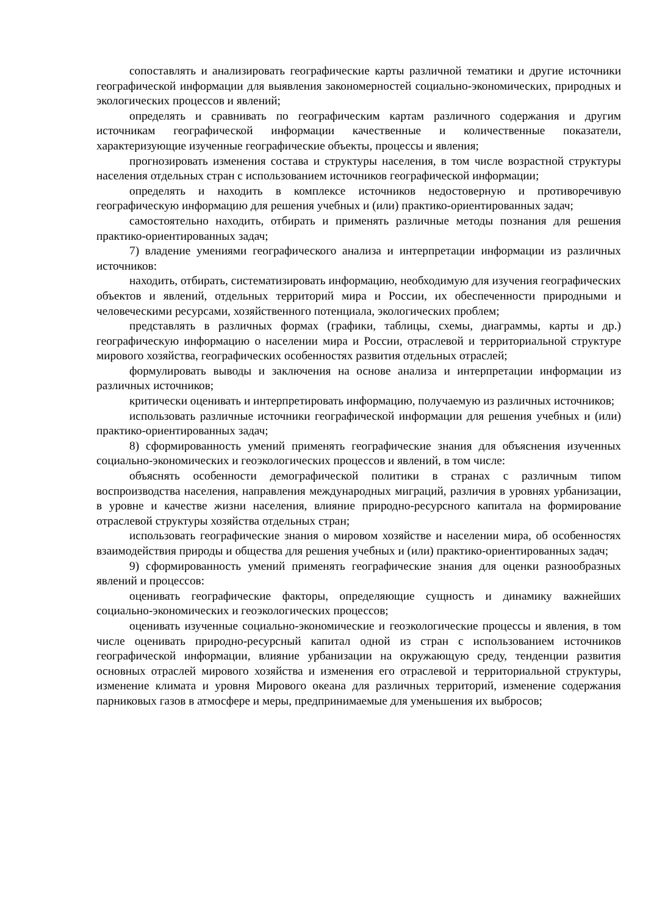сопоставлять и анализировать географические карты различной тематики и другие источники географической информации для выявления закономерностей социально-экономических, природных и экологических процессов и явлений;
определять и сравнивать по географическим картам различного содержания и другим источникам географической информации качественные и количественные показатели, характеризующие изученные географические объекты, процессы и явления;
прогнозировать изменения состава и структуры населения, в том числе возрастной структуры населения отдельных стран с использованием источников географической информации;
определять и находить в комплексе источников недостоверную и противоречивую географическую информацию для решения учебных и (или) практико-ориентированных задач;
самостоятельно находить, отбирать и применять различные методы познания для решения практико-ориентированных задач;
7) владение умениями географического анализа и интерпретации информации из различных источников:
находить, отбирать, систематизировать информацию, необходимую для изучения географических объектов и явлений, отдельных территорий мира и России, их обеспеченности природными и человеческими ресурсами, хозяйственного потенциала, экологических проблем;
представлять в различных формах (графики, таблицы, схемы, диаграммы, карты и др.) географическую информацию о населении мира и России, отраслевой и территориальной структуре мирового хозяйства, географических особенностях развития отдельных отраслей;
формулировать выводы и заключения на основе анализа и интерпретации информации из различных источников;
критически оценивать и интерпретировать информацию, получаемую из различных источников;
использовать различные источники географической информации для решения учебных и (или) практико-ориентированных задач;
8) сформированность умений применять географические знания для объяснения изученных социально-экономических и геоэкологических процессов и явлений, в том числе:
объяснять особенности демографической политики в странах с различным типом воспроизводства населения, направления международных миграций, различия в уровнях урбанизации, в уровне и качестве жизни населения, влияние природно-ресурсного капитала на формирование отраслевой структуры хозяйства отдельных стран;
использовать географические знания о мировом хозяйстве и населении мира, об особенностях взаимодействия природы и общества для решения учебных и (или) практико-ориентированных задач;
9) сформированность умений применять географические знания для оценки разнообразных явлений и процессов:
оценивать географические факторы, определяющие сущность и динамику важнейших социально-экономических и геоэкологических процессов;
оценивать изученные социально-экономические и геоэкологические процессы и явления, в том числе оценивать природно-ресурсный капитал одной из стран с использованием источников географической информации, влияние урбанизации на окружающую среду, тенденции развития основных отраслей мирового хозяйства и изменения его отраслевой и территориальной структуры, изменение климата и уровня Мирового океана для различных территорий, изменение содержания парниковых газов в атмосфере и меры, предпринимаемые для уменьшения их выбросов;